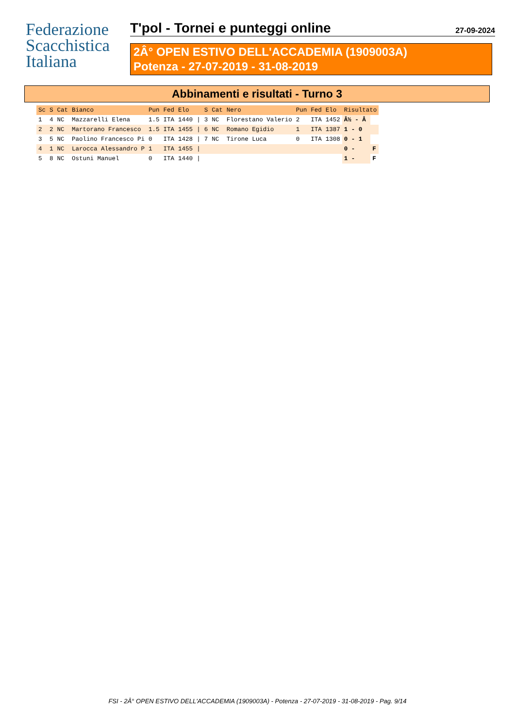Federazione
Scacchistica
Italiana
T'pol - Tornei e punteggi online 27-09-2024
2Â° OPEN ESTIVO DELL'ACCADEMIA (1909003A)
Potenza - 27-07-2019 - 31-08-2019
Abbinamenti e risultati - Turno 3
| Sc | S | Cat | Bianco | Pun | Fed | Elo | | S | Cat | Nero | Pun | Fed | Elo | Risultato | |
| --- | --- | --- | --- | --- | --- | --- | --- | --- | --- | --- | --- | --- | --- | --- | --- |
| 1 | 4 | NC | Mazzarelli Elena | 1.5 | ITA | 1440 | / | 3 | NC | Florestano Valerio | 2 | ITA | 1452 | Â½ - Â | |
| 2 | 2 | NC | Martorano Francesco | 1.5 | ITA | 1455 | / | 6 | NC | Romano Egidio | 1 | ITA | 1387 | 1 - 0 | |
| 3 | 5 | NC | Paolino Francesco Pi | 0 | ITA | 1428 | / | 7 | NC | Tirone Luca | 0 | ITA | 1308 | 0 - 1 | |
| 4 | 1 | NC | Larocca Alessandro P | 1 | ITA | 1455 | / | | | | | | | 0 - | F |
| 5 | 8 | NC | Ostuni Manuel | 0 | ITA | 1440 | / | | | | | | | 1 - | F |
FSI - 2Â° OPEN ESTIVO DELL'ACCADEMIA (1909003A) - Potenza - 27-07-2019 - 31-08-2019 - Pag. 9/14